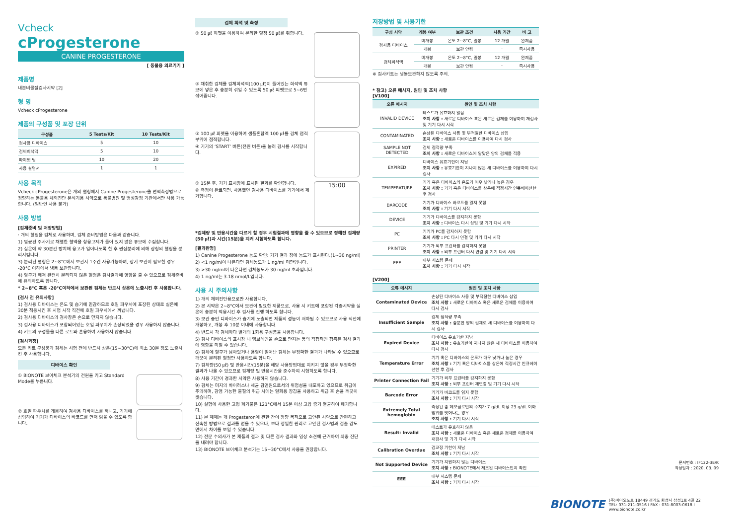Vcheck
cProgesterone
CANINE PROGESTERONE
[ 동물용 의료기기 ]
제품명
내분비물질검사시약 [2]
형 명
Vcheck cProgesterone
제품의 구성품 및 포장 단위
| 구성품 | 5 Tests/Kit | 10 Tests/Kit |
| --- | --- | --- |
| 검사용 디바이스 | 5 | 10 |
| 검체희석액 | 5 | 10 |
| 파이펫 팁 | 10 | 20 |
| 사용 설명서 | 1 | 1 |
사용 목적
Vcheck cProgesterone은 개의 혈청에서 Canine Progesterone을 면역측정법으로 정량하는 동물용 체외진단 분석기용 시약으로 동물병원 및 병성감정 기관에서만 사용 가능합니다. (일반인 사용 불가)
사용 방법
[검체준비 및 저장방법]
· 개의 혈청을 검체로 사용하며, 검체 준비방법은 다음과 같습니다.
1) 멸균된 주사기로 채혈한 혈액을 항응고제가 들어 있지 않은 튜브에 수집합니다.
2) 실온에 약 30분간 방치해 응고가 일어나도록 한 후 원심분리에 의해 상청의 혈청을 분리시킵니다.
3) 분리된 혈청은 2~8°C에서 보관시 1주간 사용가능하며, 장기 보관이 필요한 경우 -20°C 이하에서 냉동 보관합니다.
4) 혈구가 깨져 완전히 분리되지 않은 혈청은 검사결과에 영향을 줄 수 있으므로 검체준비에 유의하도록 합니다.
* 2~8°C 혹은 -20°C이하에서 보관된 검체는 반드시 상온에 노출시킨 후 사용합니다.
[검사 전 유의사항]
1) 검사용 디바이스는 온도 및 습기에 민감하므로 호일 파우치에 포장된 상태로 실온에 30분 적응시킨 후 시험 시작 직전에 호일 파우치에서 꺼냅니다.
2) 검사용 디바이스의 검사창은 손으로 만지지 않습니다.
3) 검사용 디바이스가 포함되어있는 호일 파우치가 손상되었을 경우 사용하지 않습니다.
4) 키트의 구성물을 다른 로트와 혼용하여 사용하지 않습니다.
[검사과정]
모든 키트 구성품과 검체는 시험 전에 반드시 상온(15~30°C)에 최소 30분 정도 노출시킨 후 사용합니다.
디바이스 확인
① BIONOTE 브이체크 분석기의 전원을 키고 Standard Mode를 누릅니다.
② 호일 파우치를 개봉하여 검사용 디바이스를 꺼내고, 기기에 삽입하여 기기가 디바이스의 바코드를 먼저 읽을 수 있도록 합니다.
검체 희석 및 측정
① 50 ㎕ 피펫을 이용하여 분리한 혈청 50 ㎕를 취합니다.
② 채취한 검체를 검체희석액(100 ㎕)이 들어있는 희석액 튜브에 넣은 후 충분히 섞일 수 있도록 50 ㎕ 피펫으로 5~6번 섞어줍니다.
③ 100 ㎕ 피펫을 이용하여 샘플혼합액 100 ㎕를 검체 점적 부위에 점적합니다.
④ 기기의 ‘START’ 버튼(전원 버튼)을 눌러 검사를 시작합니다.
15:00
⑤ 15분 후, 기기 표시창에 표시된 결과를 확인합니다.
⑥ 측정이 완료되면, 사용했던 검사용 디바이스를 기기에서 제거합니다.
*검체량 및 반응시간을 다르게 할 경우 시험결과에 영향을 줄 수 있으므로 정해진 검체량(50 ㎕)과 시간(15분)을 지켜 시험하도록 합니다.
[결과판정]
1) Canine Progesterone 농도 확인: 기기 결과 창에 농도가 표시된다.(1~30 ng/ml)
2) <1 ng/ml이 나온다면 검체농도가 1 ng/ml 미만입니다.
3) >30 ng/ml이 나온다면 검체농도가 30 ng/ml 초과입니다.
4) 1 ng/ml는 3.18 nmol/L입니다.
사용 시 주의사항
1) 개의 체외진단용으로만 사용합니다.
2) 본 시약은 2~8°C에서 보관이 필요한 제품으로, 사용 시 키트에 포함된 각종시약을 실온에 충분히 적응시킨 후 검사를 진행 하도록 합니다.
3) 보관 중인 디바이스가 습기에 노출되면 제품의 성능이 저하될 수 있으므로 사용 직전에 개봉하고, 개봉 후 10분 이내에 사용합니다.
4) 반드시 각 검체마다 별개의 1회용 구성품을 사용합니다.
5) 검사 디바이스의 표시창 내 멤브레인을 손으로 만지는 등의 직접적인 접촉은 검사 결과에 영향을 미칠 수 있습니다.
6) 검체에 혈구가 남아있거나 용혈이 일어난 검체는 부정확한 결과가 나타날 수 있으므로 깨끗이 분리된 혈청만 사용하도록 합니다.
7) 검체량(50 ㎕) 및 반응시간(15분)을 해당 사용방법대로 지키지 않을 경우 부정확한 결과가 나올 수 있으므로 검체량 및 반응시간을 준수하여 시험하도록 합니다.
8) 사용 기간이 경과한 시약은 사용하지 않습니다.
9) 검체는 미지의 바이러스나 세균 감염원으로서의 위험성을 내포하고 있으므로 취급에 주의하며, 감염 가능한 물질의 취급 시에는 일회용 장갑을 사용하고 취급 후 손을 깨끗이 씻습니다.
10) 실험에 사용한 고형 폐기물은 121°C에서 15분 이상 고압 증기 멸균하여 폐기합니다.
11) 본 제제는 개 Progesteron에 관한 간이 정량 목적으로 고안된 시약으로 간편하고 신속한 방법으로 결과를 얻을 수 있으나, 보다 정밀한 원리로 고안된 검사법과 검출 감도 면에서 차이를 보일 수 있습니다.
12) 전문 수의사가 본 제품의 결과 및 다른 검사 결과와 임상 소견에 근거하여 최종 진단을 내려야 합니다.
13) BIONOTE 브이체크 분석기는 15~30°C에서 사용을 권장합니다.
저장방법 및 사용기한
| 구성 시약 | 개봉 여부 | 보관 조건 | 사용 기간 | 비 고 |
| --- | --- | --- | --- | --- |
| 검사용 디바이스 | 미개봉 | 온도 2~8°C, 밀봉 | 12 개월 | 완제품 |
| | 개봉 | 보관 안됨 | - | 즉시사용 |
| 검체희석액 | 미개봉 | 온도 2~8°C, 밀봉 | 12 개월 | 완제품 |
| | 개봉 | 보관 안됨 | - | 즉시사용 |
※ 검사키트는 냉동보관하지 않도록 주의.
* 참고) 오류 메시지, 원인 및 조치 사항
[V100]
| 오류 메시지 | 원인 및 조치 사항 |
| --- | --- |
| INVALID DEVICE | 테스트가 유효하지 않음 조치 사항 : 새로운 디바이스 혹은 새로운 검체를 이용하여 재검사 및 기기 다시 시작 |
| CONTAMINATED | 손상된 디바이스 사용 및 부적절한 디바이스 삽입 조치 사항 : 새로운 디바이스를 이용하여 다시 검사 |
| SAMPLE NOT DETECTED | 검체 점적량 부족 조치 사항 : 새로운 디바이스에 알맞은 양의 검체를 적용 |
| EXPIRED | 디바이스 유효기한이 지남 조치 사항 : 유효기한이 지나지 않은 새 디바이스를 이용하여 다시 검사 |
| TEMPERATURE | 기기 혹은 디바이스의 온도가 매우 낮거나 높은 경우 조치 사항 : 기기 혹은 디바이스를 상온에 적정시간 인큐베이션한 후 검사 |
| BARCODE | 기기가 디바이스 바코드를 읽지 못함 조치 사항 : 기기 다시 시작 |
| DEVICE | 기기가 디바이스를 감지하지 못함 조치 사항 : 디바이스 다시 삽입 및 기기 다시 시작 |
| PC | 기기가 PC를 감지하지 못함 조치 사항 : PC 다시 연결 및 기기 다시 시작 |
| PRINTER | 기기가 외부 프린터를 감지하지 못함 조치 사항 : 외부 프린터 다시 연결 및 기기 다시 시작 |
| EEE | 내부 시스템 문제 조치 사항 : 기기 다시 시작 |
[V200]
| 오류 메시지 | 원인 및 조치 사항 |
| --- | --- |
| Contaminated Device | 손상된 디바이스 사용 및 부적절한 디바이스 삽입 조치 사항 : 새로운 디바이스 혹은 새로운 검체를 이용하여 다시 검사 |
| Insufficient Sample | 검체 점적량 부족 조치 사항 : 충분한 양의 검체로 새 디바이스를 이용하여 다시 검사 |
| Expired Device | 디바이스 유효기한 지남 조치 사항 : 유효기한이 지나지 않은 새 디바이스를 이용하여 다시 검사 |
| Temperature Error | 기기 혹은 디바이스의 온도가 매우 낮거나 높은 경우 조치 사항 : 기기 혹은 디바이스를 상온에 적정시간 인큐베이션한 후 검사 |
| Printer Connection Fail | 기기가 외부 프린터를 감지하지 못함 조치 사항 : 외부 프린터 재연결 및 기기 다시 시작 |
| Barcode Error | 기기가 바코드를 읽지 못함 조치 사항 : 기기 다시 시작 |
| Extremely Total hemoglobin | 측정된 총 헤모글로빈의 수치가 7 g/dL 이상 23 g/dL 이하 범위를 벗어나는 경우 조치 사항 : 기기 다시 시작 |
| Result: Invalid | 테스트가 유효하지 않음 조치 사항 : 새로운 디바이스 혹은 새로운 검체를 이용하여 재검사 및 기기 다시 시작 |
| Calibration Overdue | 검교정 기한이 지남 조치 사항 : 기기 다시 시작 |
| Not Supported Device | 기기가 지원하지 않는 디바이스 조치 사항 : BIONOTE에서 제조된 디바이스인지 확인 |
| EEE | 내부 시스템 문제 조치 사항 : 기기 다시 시작 |
문서번호 : IF122-3E/K
작성일자 : 2020. 03. 09
BIONOTE (주)바이오노트 18449 경기도 화성시 삼성1로 4길 22
TEL: 031-211-0516 I FAX : 031-8003-0618 I www.bionote.co.kr